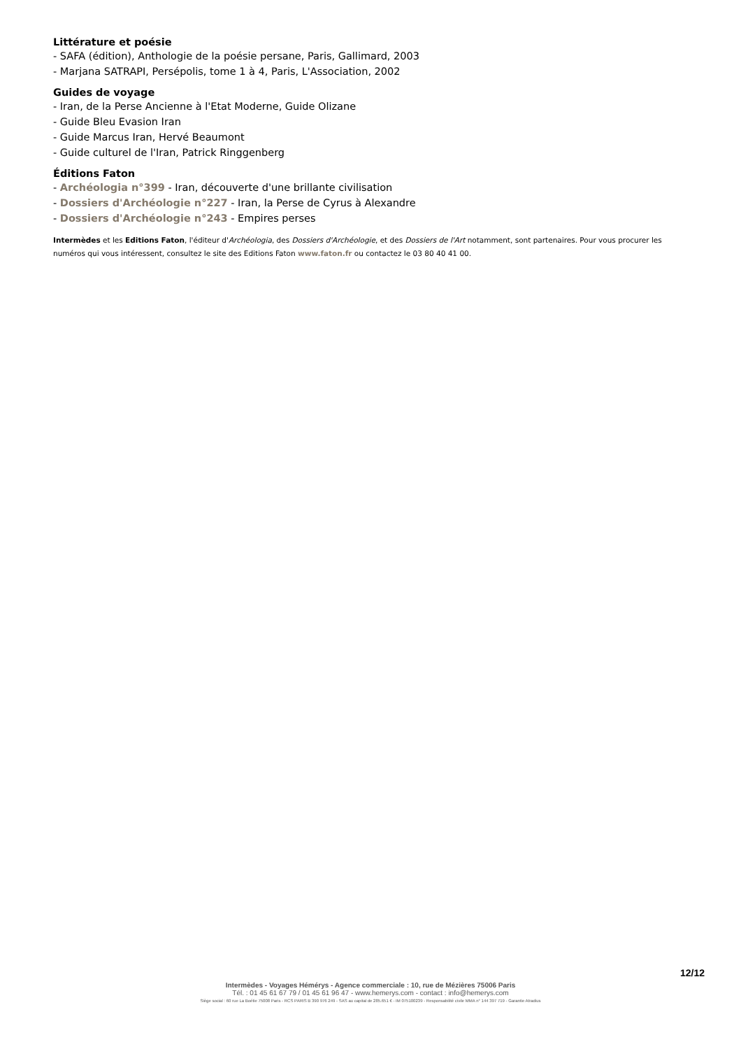Littérature et poésie
- SAFA (édition), Anthologie de la poésie persane, Paris, Gallimard, 2003
- Marjana SATRAPI, Persépolis, tome 1 à 4, Paris, L'Association, 2002
Guides de voyage
- Iran, de la Perse Ancienne à l'Etat Moderne, Guide Olizane
- Guide Bleu Evasion Iran
- Guide Marcus Iran, Hervé Beaumont
- Guide culturel de l'Iran, Patrick Ringgenberg
Éditions Faton
- Archéologia n°399 - Iran, découverte d'une brillante civilisation
- Dossiers d'Archéologie n°227 - Iran, la Perse de Cyrus à Alexandre
- Dossiers d'Archéologie n°243 - Empires perses
Intermèdes et les Editions Faton, l'éditeur d'Archéologia, des Dossiers d'Archéologie, et des Dossiers de l'Art notamment, sont partenaires. Pour vous procurer les numéros qui vous intéressent, consultez le site des Editions Faton www.faton.fr ou contactez le 03 80 40 41 00.
12/12
Intermèdes - Voyages Hémérys - Agence commerciale : 10, rue de Mézières 75006 Paris
Tél. : 01 45 61 67 79 / 01 45 61 96 47 - www.hemerys.com - contact : info@hemerys.com
Siège social : 60 rue La Boétie 75008 Paris - RCS PARIS B 390 976 249 - SAS au capital de 285.651 € - IM 075100239 - Responsabilité civile MMA n° 144 397 719 - Garantie Atradius